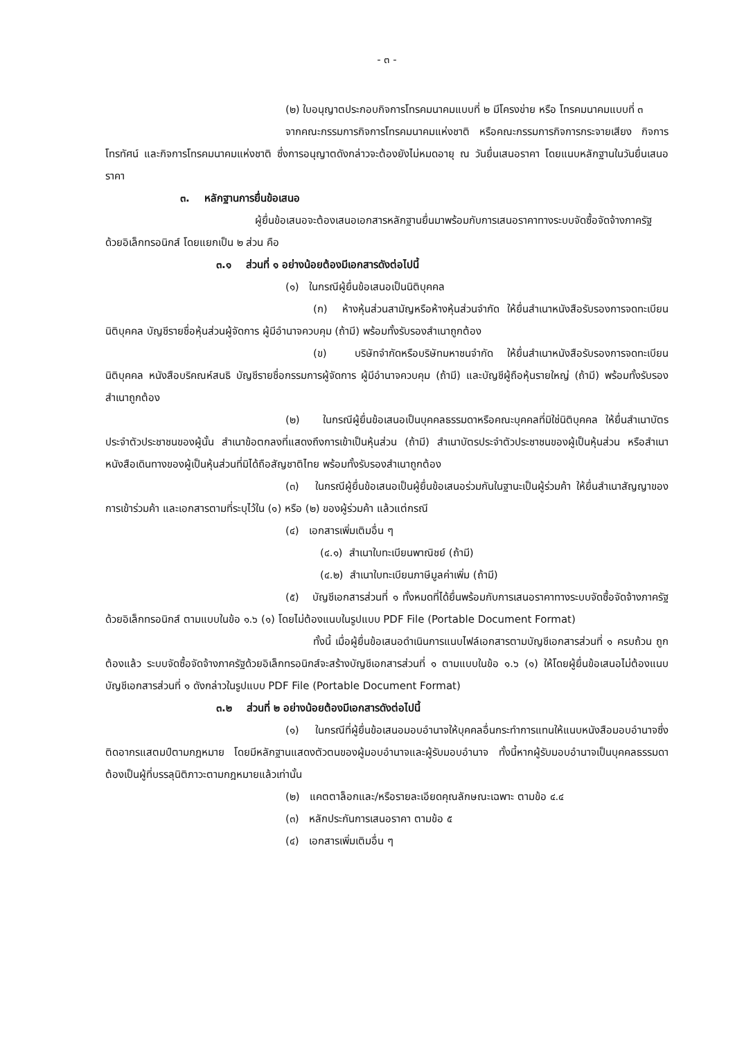- ๓ -
(๒) ใบอนุญาตประกอบกิจการโทรคมนาคมแบบที่ ๒ มีโครงข่าย หรือ โทรคมนาคมแบบที่ ๓
จากคณะกรรมการกิจการโทรคมนาคมแห่งชาติ หรือคณะกรรมการกิจการกระจายเสียง กิจการโทรทัศน์ และกิจการโทรคมนาคมแห่งชาติ ซึ่งการอนุญาตดังกล่าวจะต้องยังไม่หมดอายุ ณ วันยื่นเสนอราคา โดยแนบหลักฐานในวันยื่นเสนอราคา
๓. หลักฐานการยื่นข้อเสนอ
ผู้ยื่นข้อเสนอจะต้องเสนอเอกสารหลักฐานยื่นมาพร้อมกับการเสนอราคาทางระบบจัดซื้อจัดจ้างภาครัฐด้วยอิเล็กทรอนิกส์ โดยแยกเป็น ๒ ส่วน คือ
๓.๑ ส่วนที่ ๑ อย่างน้อยต้องมีเอกสารดังต่อไปนี้
(๑) ในกรณีผู้ยื่นข้อเสนอเป็นนิติบุคคล
(ก) ห้างหุ้นส่วนสามัญหรือห้างหุ้นส่วนจำกัด ให้ยื่นสำเนาหนังสือรับรองการจดทะเบียนนิติบุคคล บัญชีรายชื่อหุ้นส่วนผู้จัดการ ผู้มีอำนาจควบคุม (ถ้ามี) พร้อมทั้งรับรองสำเนาถูกต้อง
(ข) บริษัทจำกัดหรือบริษัทมหาชนจำกัด ให้ยื่นสำเนาหนังสือรับรองการจดทะเบียนนิติบุคคล หนังสือบริคณห์สนธิ บัญชีรายชื่อกรรมการผู้จัดการ ผู้มีอำนาจควบคุม (ถ้ามี) และบัญชีผู้ถือหุ้นรายใหญ่ (ถ้ามี) พร้อมทั้งรับรองสำเนาถูกต้อง
(๒) ในกรณีผู้ยื่นข้อเสนอเป็นบุคคลธรรมดาหรือคณะบุคคลที่มิใช่นิติบุคคล ให้ยื่นสำเนาบัตรประจำตัวประชาชนของผู้นั้น สำเนาข้อตกลงที่แสดงถึงการเข้าเป็นหุ้นส่วน (ถ้ามี) สำเนาบัตรประจำตัวประชาชนของผู้เป็นหุ้นส่วน หรือสำเนาหนังสือเดินทางของผู้เป็นหุ้นส่วนที่มิได้ถือสัญชาติไทย พร้อมทั้งรับรองสำเนาถูกต้อง
(๓) ในกรณีผู้ยื่นข้อเสนอเป็นผู้ยื่นข้อเสนอร่วมกันในฐานะเป็นผู้ร่วมค้า ให้ยื่นสำเนาสัญญาของการเข้าร่วมค้า และเอกสารตามที่ระบุไว้ใน (๑) หรือ (๒) ของผู้ร่วมค้า แล้วแต่กรณี
(๔) เอกสารเพิ่มเติมอื่น ๆ
(๔.๑) สำเนาใบทะเบียนพาณิชย์ (ถ้ามี)
(๔.๒) สำเนาใบทะเบียนภาษีมูลค่าเพิ่ม (ถ้ามี)
(๕) บัญชีเอกสารส่วนที่ ๑ ทั้งหมดที่ได้ยื่นพร้อมกับการเสนอราคาทางระบบจัดซื้อจัดจ้างภาครัฐด้วยอิเล็กทรอนิกส์ ตามแบบในข้อ ๑.๖ (๑) โดยไม่ต้องแนบในรูปแบบ PDF File (Portable Document Format)
ทั้งนี้ เมื่อผู้ยื่นข้อเสนอดำเนินการแนบไฟล์เอกสารตามบัญชีเอกสารส่วนที่ ๑ ครบถ้วน ถูกต้องแล้ว ระบบจัดซื้อจัดจ้างภาครัฐด้วยอิเล็กทรอนิกส์จะสร้างบัญชีเอกสารส่วนที่ ๑ ตามแบบในข้อ ๑.๖ (๑) ให้โดยผู้ยื่นข้อเสนอไม่ต้องแนบบัญชีเอกสารส่วนที่ ๑ ดังกล่าวในรูปแบบ PDF File (Portable Document Format)
๓.๒ ส่วนที่ ๒ อย่างน้อยต้องมีเอกสารดังต่อไปนี้
(๑) ในกรณีที่ผู้ยื่นข้อเสนอมอบอำนาจให้บุคคลอื่นกระทำการแทนให้แนบหนังสือมอบอำนาจซึ่งติดอากรแสตมป์ตามกฎหมาย โดยมีหลักฐานแสดงตัวตนของผู้มอบอำนาจและผู้รับมอบอำนาจ ทั้งนี้หากผู้รับมอบอำนาจเป็นบุคคลธรรมดาต้องเป็นผู้ที่บรรลุนิติภาวะตามกฎหมายแล้วเท่านั้น
(๒) แคตตาล็อกและ/หรือรายละเอียดคุณลักษณะเฉพาะ ตามข้อ ๔.๔
(๓) หลักประกันการเสนอราคา ตามข้อ ๕
(๔) เอกสารเพิ่มเติมอื่น ๆ